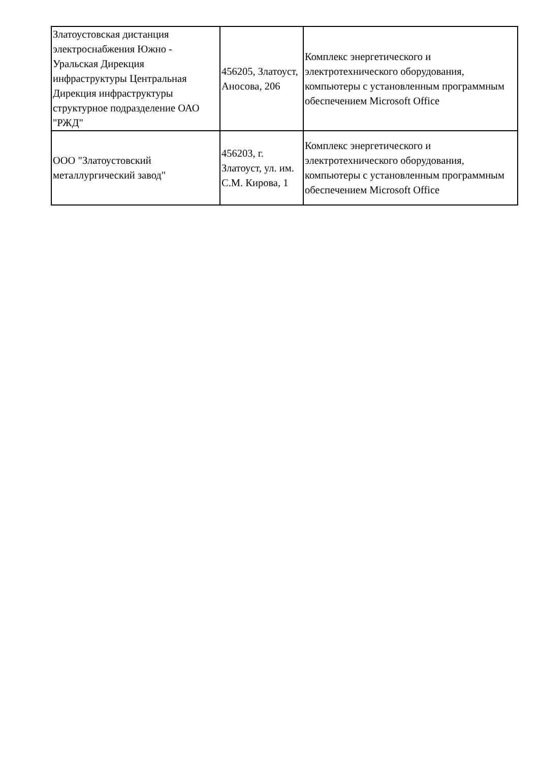| Златоустовская дистанция электроснабжения Южно - Уральская Дирекция инфраструктуры Центральная Дирекция инфраструктуры структурное подразделение ОАО "РЖД" | 456205, Златоуст, Аносова, 206 | Комплекс энергетического и электротехнического оборудования, компьютеры с установленным программным обеспечением Microsoft Office |
| ООО "Златоустовский металлургический завод" | 456203, г. Златоуст, ул. им. С.М. Кирова, 1 | Комплекс энергетического и электротехнического оборудования, компьютеры с установленным программным обеспечением Microsoft Office |